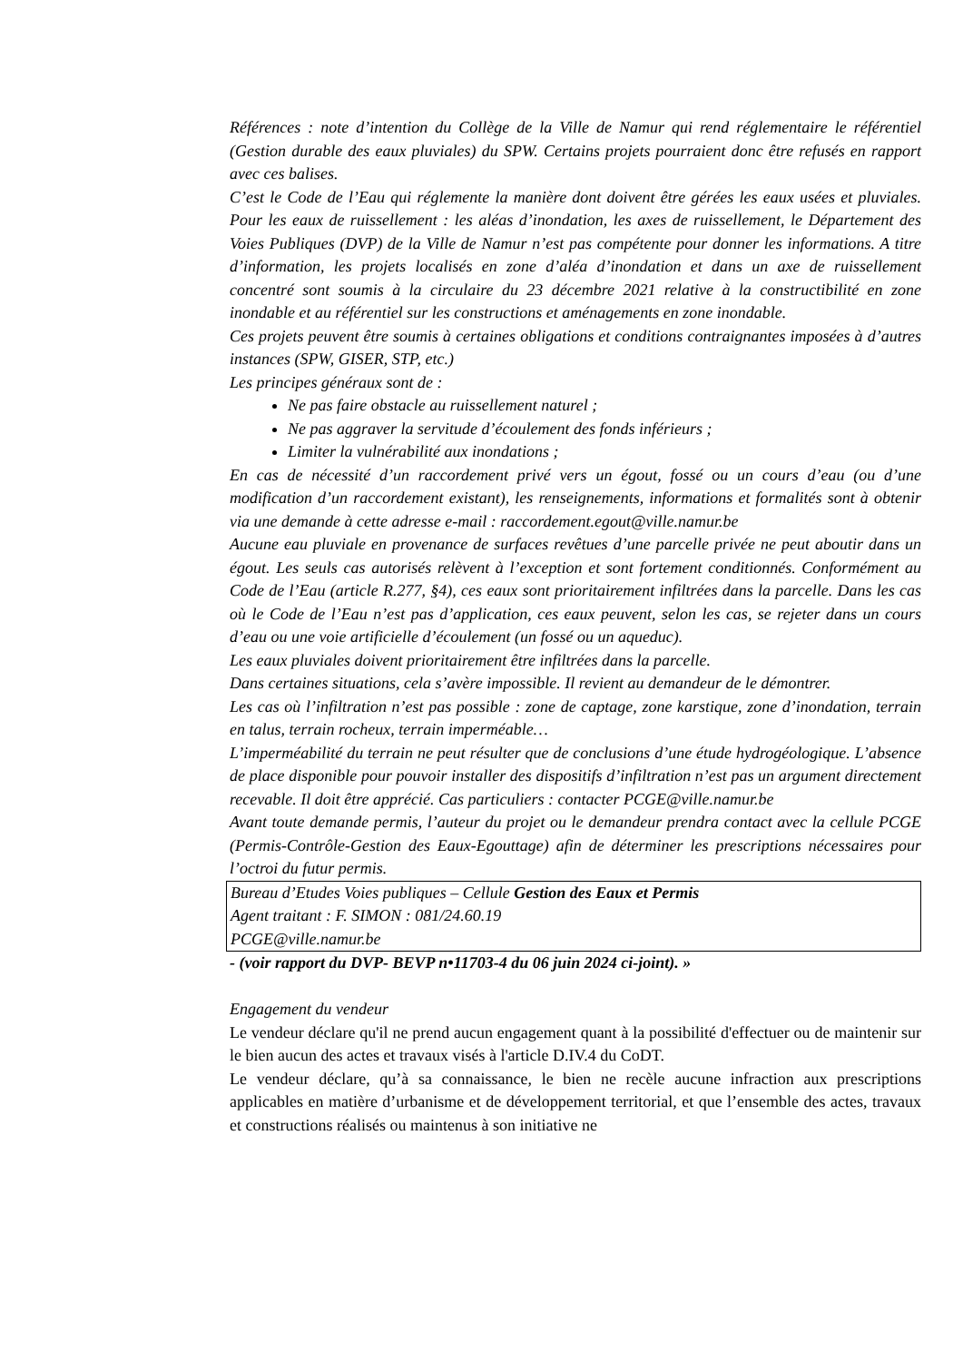Références : note d’intention du Collège de la Ville de Namur qui rend réglementaire le référentiel (Gestion durable des eaux pluviales) du SPW. Certains projets pourraient donc être refusés en rapport avec ces balises.
C’est le Code de l’Eau qui réglemente la manière dont doivent être gérées les eaux usées et pluviales. Pour les eaux de ruissellement : les aléas d’inondation, les axes de ruissellement, le Département des Voies Publiques (DVP) de la Ville de Namur n’est pas compétente pour donner les informations. A titre d’information, les projets localisés en zone d’aléa d’inondation et dans un axe de ruissellement concentré sont soumis à la circulaire du 23 décembre 2021 relative à la constructibilité en zone inondable et au référentiel sur les constructions et aménagements en zone inondable.
Ces projets peuvent être soumis à certaines obligations et conditions contraignantes imposées à d’autres instances (SPW, GISER, STP, etc.)
Les principes généraux sont de :
Ne pas faire obstacle au ruissellement naturel ;
Ne pas aggraver la servitude d’écoulement des fonds inférieurs ;
Limiter la vulnérabilité aux inondations ;
En cas de nécessité d’un raccordement privé vers un égout, fossé ou un cours d’eau (ou d’une modification d’un raccordement existant), les renseignements, informations et formalités sont à obtenir via une demande à cette adresse e-mail : raccordement.egout@ville.namur.be
Aucune eau pluviale en provenance de surfaces revêtues d’une parcelle privée ne peut aboutir dans un égout. Les seuls cas autorisés relèvent à l’exception et sont fortement conditionnés. Conformément au Code de l’Eau (article R.277, §4), ces eaux sont prioritairement infiltrées dans la parcelle. Dans les cas où le Code de l’Eau n’est pas d’application, ces eaux peuvent, selon les cas, se rejeter dans un cours d’eau ou une voie artificielle d’écoulement (un fossé ou un aqueduc).
Les eaux pluviales doivent prioritairement être infiltrées dans la parcelle.
Dans certaines situations, cela s’avère impossible. Il revient au demandeur de le démontrer.
Les cas où l’infiltration n’est pas possible : zone de captage, zone karstique, zone d’inondation, terrain en talus, terrain rocheux, terrain imperméable…
L’imperméabilité du terrain ne peut résulter que de conclusions d’une étude hydrogéologique. L’absence de place disponible pour pouvoir installer des dispositifs d’infiltration n’est pas un argument directement recevable. Il doit être apprécié. Cas particuliers : contacter PCGE@ville.namur.be
Avant toute demande permis, l’auteur du projet ou le demandeur prendra contact avec la cellule PCGE (Permis-Contrôle-Gestion des Eaux-Egouttage) afin de déterminer les prescriptions nécessaires pour l’octroi du futur permis.
Bureau d’Etudes Voies publiques – Cellule Gestion des Eaux et Permis
Agent traitant : F. SIMON : 081/24.60.19
PCGE@ville.namur.be
- (voir rapport du DVP- BEVP n•11703-4 du 06 juin 2024 ci-joint). »
Engagement du vendeur
Le vendeur déclare qu'il ne prend aucun engagement quant à la possibilité d'effectuer ou de maintenir sur le bien aucun des actes et travaux visés à l'article D.IV.4 du CoDT.
Le vendeur déclare, qu’à sa connaissance, le bien ne recèle aucune infraction aux prescriptions applicables en matière d’urbanisme et de développement territorial, et que l’ensemble des actes, travaux et constructions réalisés ou maintenus à son initiative ne